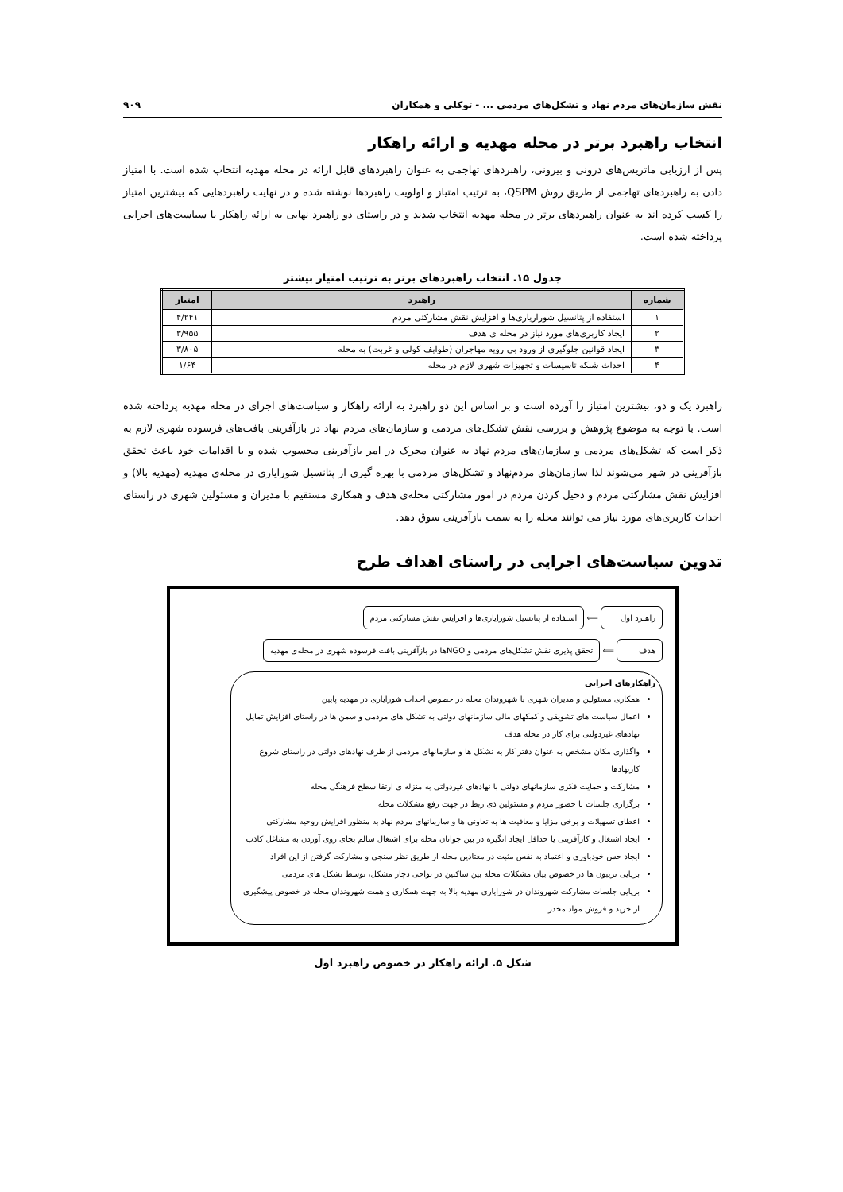نقش سازمان‌های مردم نهاد و تشکل‌های مردمی ... - توکلی و همکاران ۹۰۹
انتخاب راهبرد برتر در محله مهدیه و ارائه راهکار
پس از ارزیابی ماتریس‌های درونی و بیرونی، راهبردهای تهاجمی به عنوان راهبردهای قابل ارائه در محله مهدیه انتخاب شده است. با امتیاز دادن به راهبردهای تهاجمی از طریق روش QSPM، به ترتیب امتیاز و اولویت راهبردها نوشته شده و در نهایت راهبردهایی که بیشترین امتیاز را کسب کرده اند به عنوان راهبردهای برتر در محله مهدیه انتخاب شدند و در راستای دو راهبرد نهایی به ارائه راهکار یا سیاست‌های اجرایی پرداخته شده است.
جدول ۱۵. انتخاب راهبردهای برتر به ترتیب امتیاز بیشتر
| شماره | راهبرد | امتیاز |
| --- | --- | --- |
| ۱ | استفاده از پتانسیل شوراریاری‌ها و افزایش نقش مشارکتی مردم | ۴/۲۴۱ |
| ۲ | ایجاد کاربری‌های مورد نیاز در محله ی هدف | ۳/۹۵۵ |
| ۳ | ایجاد قوانین جلوگیری از ورود بی رویه مهاجران (طوایف کولی و غربت) به محله | ۳/۸۰۵ |
| ۴ | احداث شبکه تاسیسات و تجهیزات شهری لازم در محله | ۱/۶۴ |
راهبرد یک و دو، بیشترین امتیاز را آورده است و بر اساس این دو راهبرد به ارائه راهکار و سیاست‌های اجرای در محله مهدیه پرداخته شده است. با توجه به موضوع پژوهش و بررسی نقش تشکل‌های مردمی و سازمان‌های مردم نهاد در بازآفرینی بافت‌های فرسوده شهری لازم به ذکر است که تشکل‌های مردمی و سازمان‌های مردم نهاد به عنوان محرک در امر بازآفرینی محسوب شده و با اقدامات خود باعث تحقق بازآفرینی در شهر می‌شوند لذا سازمان‌های مردم‌نهاد و تشکل‌های مردمی با بهره گیری از پتانسیل شورایاری در محله‌ی مهدیه (مهدیه بالا) و افزایش نقش مشارکتی مردم و دخیل کردن مردم در امور مشارکتی محله‌ی هدف و همکاری مستقیم با مدیران و مسئولین شهری در راستای احداث کاربری‌های مورد نیاز می توانند محله را به سمت بازآفرینی سوق دهد.
تدوین سیاست‌های اجرایی در راستای اهداف طرح
راهبرد اول
⟸
استفاده از پتانسیل شورایاری‌ها و افزایش نقش مشارکتی مردم
هدف
⟸
تحقق پذیری نقش تشکل‌های مردمی و NGOها در بازآفرینی بافت فرسوده شهری در محله‌ی مهدیه
راهکارهای اجرایی
همکاری مسئولین و مدیران شهری با شهروندان محله در خصوص احداث شورایاری در مهدیه پایین
اعمال سیاست های تشویقی و کمکهای مالی سازمانهای دولتی به تشکل های مردمی و سمن ها در راستای افزایش تمایل نهادهای غیردولتی برای کار در محله هدف
واگذاری مکان مشخص به عنوان دفتر کار به تشکل ها و سازمانهای مردمی از طرف نهادهای دولتی در راستای شروع کارنهادها
مشارکت و حمایت فکری سازمانهای دولتی با نهادهای غیردولتی به منزله ی ارتقا سطح فرهنگی محله
برگزاری جلسات با حضور مردم و مسئولین ذی ربط در جهت رفع مشکلات محله
اعطای تسهیلات و برخی مزایا و معافیت ها به تعاونی ها و سازمانهای مردم نهاد به منظور افزایش روحیه مشارکتی
ایجاد اشتغال و کارآفرینی یا حداقل ایجاد انگیزه در بین جوانان محله برای اشتغال سالم بجای روی آوردن به مشاغل کاذب
ایجاد حس خودباوری و اعتماد به نفس مثبت در معتادین محله از طریق نظر سنجی و مشارکت گرفتن از این افراد
برپایی تریبون ها در خصوص بیان مشکلات محله بین ساکنین در نواحی دچار مشکل، توسط تشکل های مردمی
برپایی جلسات مشارکت شهروندان در شورایاری مهدیه بالا به جهت همکاری و همت شهروندان محله در خصوص پیشگیری از خرید و فروش مواد مخدر
شکل ۵. ارائه راهکار در خصوص راهبرد اول